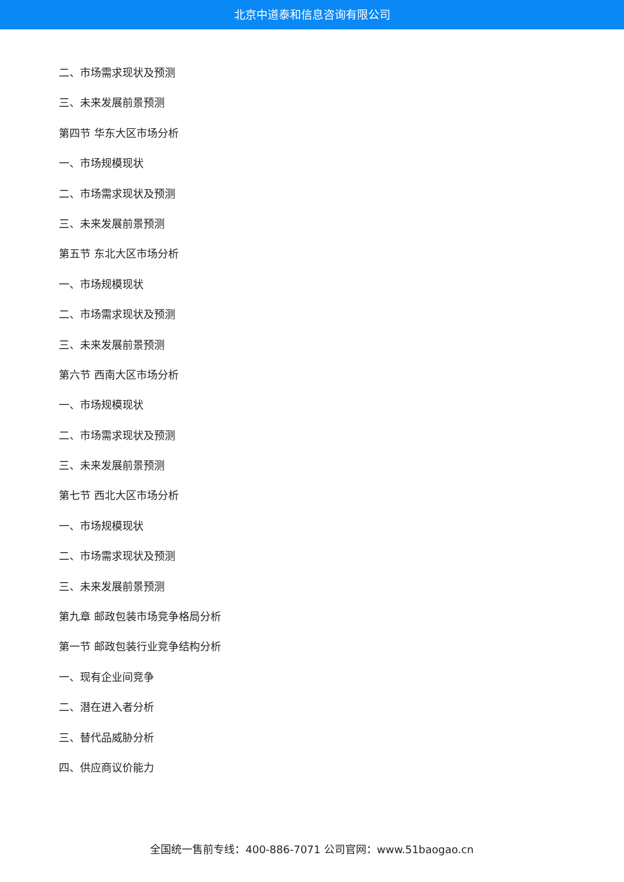北京中道泰和信息咨询有限公司
二、市场需求现状及预测
三、未来发展前景预测
第四节 华东大区市场分析
一、市场规模现状
二、市场需求现状及预测
三、未来发展前景预测
第五节 东北大区市场分析
一、市场规模现状
二、市场需求现状及预测
三、未来发展前景预测
第六节 西南大区市场分析
一、市场规模现状
二、市场需求现状及预测
三、未来发展前景预测
第七节 西北大区市场分析
一、市场规模现状
二、市场需求现状及预测
三、未来发展前景预测
第九章 邮政包装市场竞争格局分析
第一节 邮政包装行业竞争结构分析
一、现有企业间竞争
二、潜在进入者分析
三、替代品威胁分析
四、供应商议价能力
全国统一售前专线：400-886-7071 公司官网：www.51baogao.cn